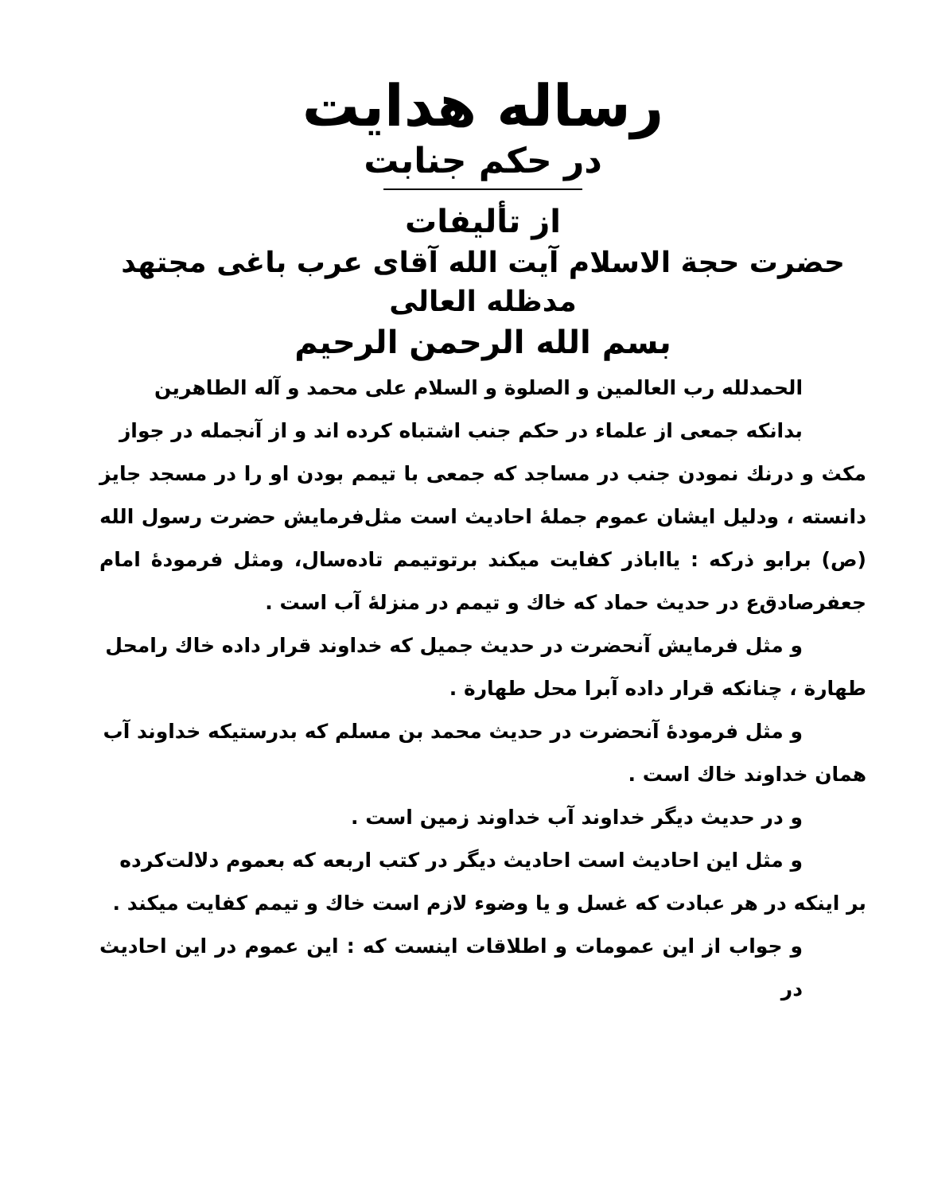رساله هدایت
در حکم جنابت
از تألیفات
حضرت حجة الاسلام آیت الله آقای عرب باغی مجتهد
مدظله العالی
بسم الله الرحمن الرحیم
الحمدلله رب العالمین و الصلوة و السلام علی محمد و آله الطاهرین
بدانکه جمعی از علماء در حکم جنب اشتباه کرده اند و از آنجمله در جواز
مکث و درنك نمودن جنب در مساجد که جمعی با تیمم بودن او را در مسجد جایز دانسته ، ودلیل ایشان عموم جملهٔ احادیث است مثل‌فرمایش حضرت رسول الله (ص) برابو ذرکه : یااباذر کفایت میکند برتوتیمم تاده‌سال، ومثل فرمودهٔ امام جعفرصادق‌ع در حدیث حماد که خاك و تیمم در منزلهٔ آب است .
و مثل فرمایش آنحضرت در حدیث جمیل که خداوند قرار داده خاك رامحل
طهارة ، چنانکه قرار داده آبرا محل طهارة .
و مثل فرمودهٔ آنحضرت در حدیث محمد بن مسلم که بدرستیکه خداوند آب
همان خداوند خاك است .
و در حدیث دیگر خداوند آب خداوند زمین است .
و مثل این احادیث است احادیث دیگر در کتب اربعه که بعموم دلالت‌کرده
بر اینکه در هر عبادت که غسل و یا وضوء لازم است خاك و تیمم کفایت میکند .
و جواب از این عمومات و اطلاقات اینست که : این عموم در این احادیث در